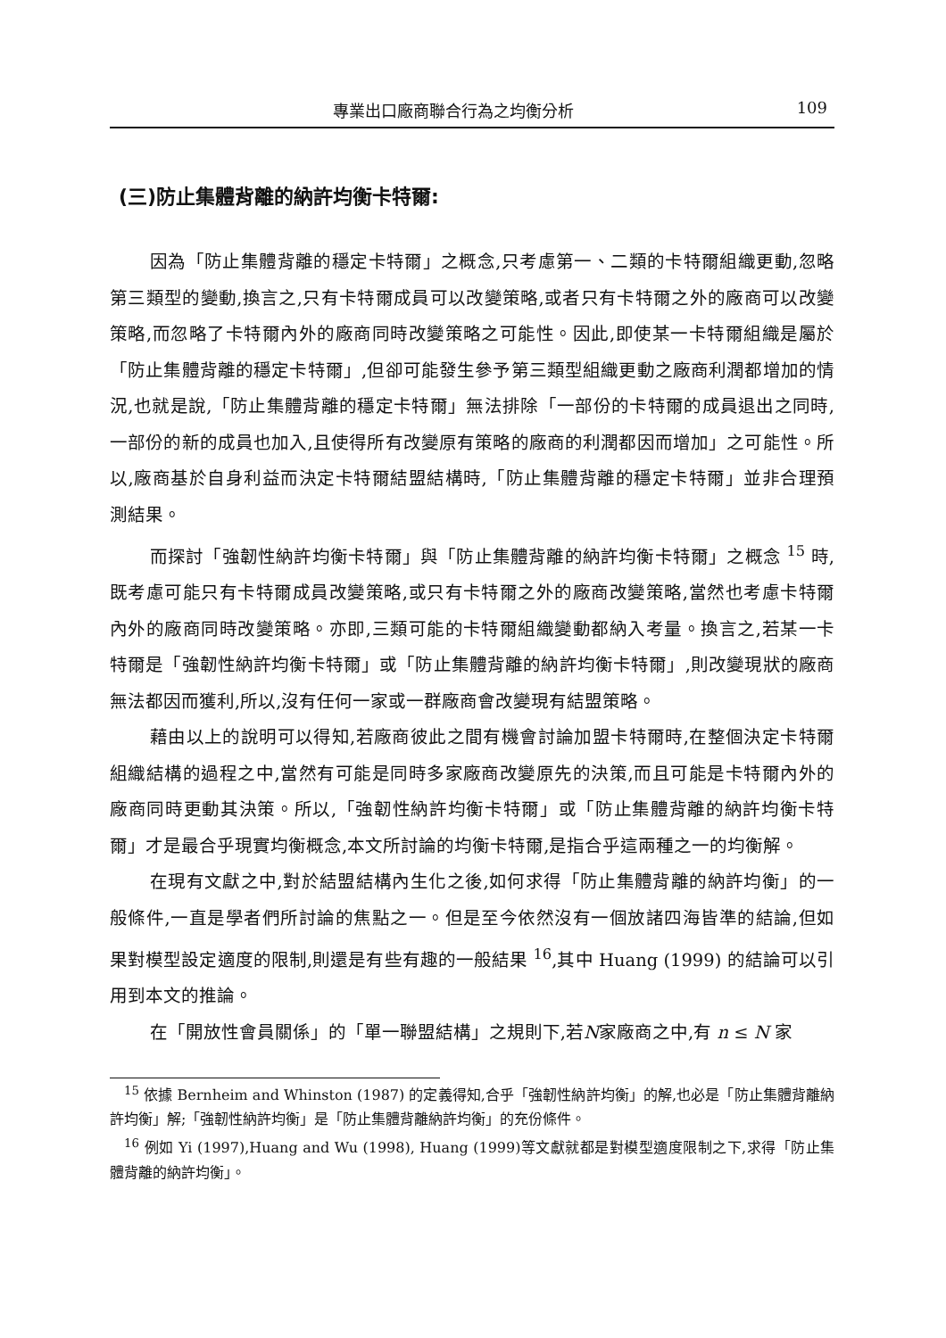專業出口廠商聯合行為之均衡分析 109
(三)防止集體背離的納許均衡卡特爾:
因為「防止集體背離的穩定卡特爾」之概念,只考慮第一、二類的卡特爾組織更動,忽略第三類型的變動,換言之,只有卡特爾成員可以改變策略,或者只有卡特爾之外的廠商可以改變策略,而忽略了卡特爾內外的廠商同時改變策略之可能性。因此,即使某一卡特爾組織是屬於「防止集體背離的穩定卡特爾」,但卻可能發生參予第三類型組織更動之廠商利潤都增加的情況,也就是說,「防止集體背離的穩定卡特爾」無法排除「一部份的卡特爾的成員退出之同時,一部份的新的成員也加入,且使得所有改變原有策略的廠商的利潤都因而增加」之可能性。所以,廠商基於自身利益而決定卡特爾結盟結構時,「防止集體背離的穩定卡特爾」並非合理預測結果。
而探討「強韌性納許均衡卡特爾」與「防止集體背離的納許均衡卡特爾」之概念 <sup>15</sup> 時,既考慮可能只有卡特爾成員改變策略,或只有卡特爾之外的廠商改變策略,當然也考慮卡特爾內外的廠商同時改變策略。亦即,三類可能的卡特爾組織變動都納入考量。換言之,若某一卡特爾是「強韌性納許均衡卡特爾」或「防止集體背離的納許均衡卡特爾」,則改變現狀的廠商無法都因而獲利,所以,沒有任何一家或一群廠商會改變現有結盟策略。
藉由以上的說明可以得知,若廠商彼此之間有機會討論加盟卡特爾時,在整個決定卡特爾組織結構的過程之中,當然有可能是同時多家廠商改變原先的決策,而且可能是卡特爾內外的廠商同時更動其決策。所以,「強韌性納許均衡卡特爾」或「防止集體背離的納許均衡卡特爾」才是最合乎現實均衡概念,本文所討論的均衡卡特爾,是指合乎這兩種之一的均衡解。
在現有文獻之中,對於結盟結構內生化之後,如何求得「防止集體背離的納許均衡」的一般條件,一直是學者們所討論的焦點之一。但是至今依然沒有一個放諸四海皆準的結論,但如果對模型設定適度的限制,則還是有些有趣的一般結果 <sup>16</sup>,其中 Huang (1999) 的結論可以引用到本文的推論。
在「開放性會員關係」的「單一聯盟結構」之規則下,若N家廠商之中,有 n ≤ N 家
<sup>15</sup> 依據 Bernheim and Whinston (1987) 的定義得知,合乎「強韌性納許均衡」的解,也必是「防止集體背離納許均衡」解;「強韌性納許均衡」是「防止集體背離納許均衡」的充份條件。
<sup>16</sup> 例如 Yi (1997),Huang and Wu (1998), Huang (1999)等文獻就都是對模型適度限制之下,求得「防止集體背離的納許均衡」。